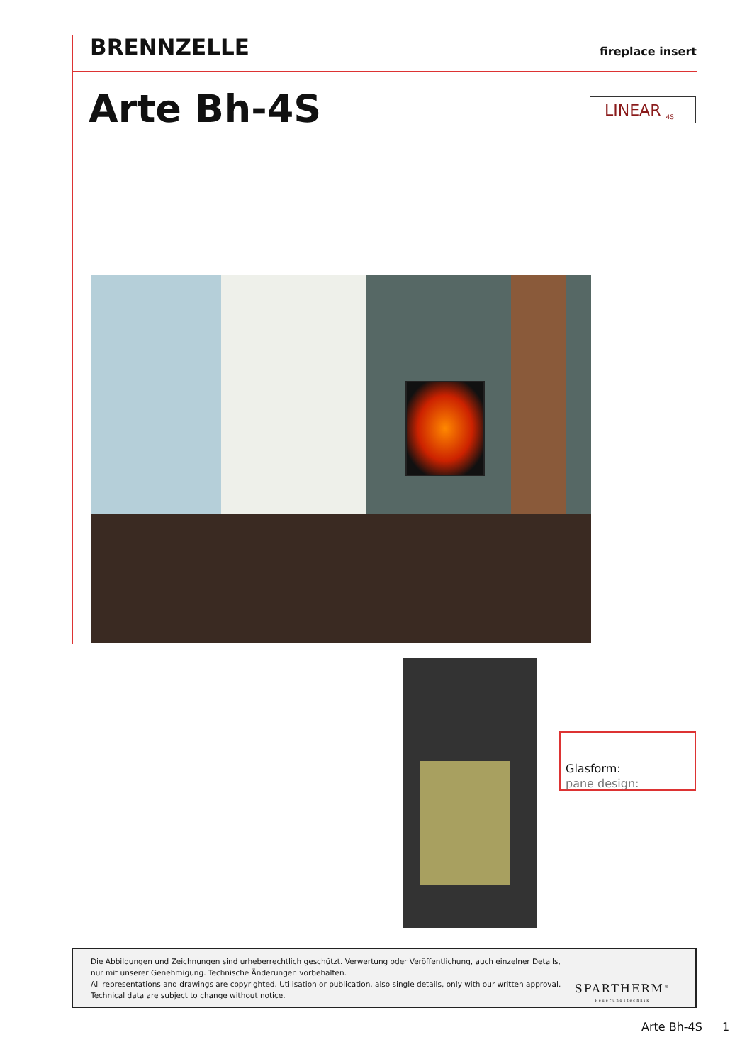BRENNZELLE
fireplace insert
Arte Bh-4S LINEAR <sub>4S</sub>
Glasform:
pane design:
Die Abbildungen und Zeichnungen sind urheberrechtlich geschützt. Verwertung oder Veröffentlichung, auch einzelner Details,
nur mit unserer Genehmigung. Technische Änderungen vorbehalten.
All representations and drawings are copyrighted. Utilisation or publication, also single details, only with our written approval.
Technical data are subject to change without notice.
SPARTHERM<sup>®</sup>
Feuerungstechnik
Arte Bh-4S 1